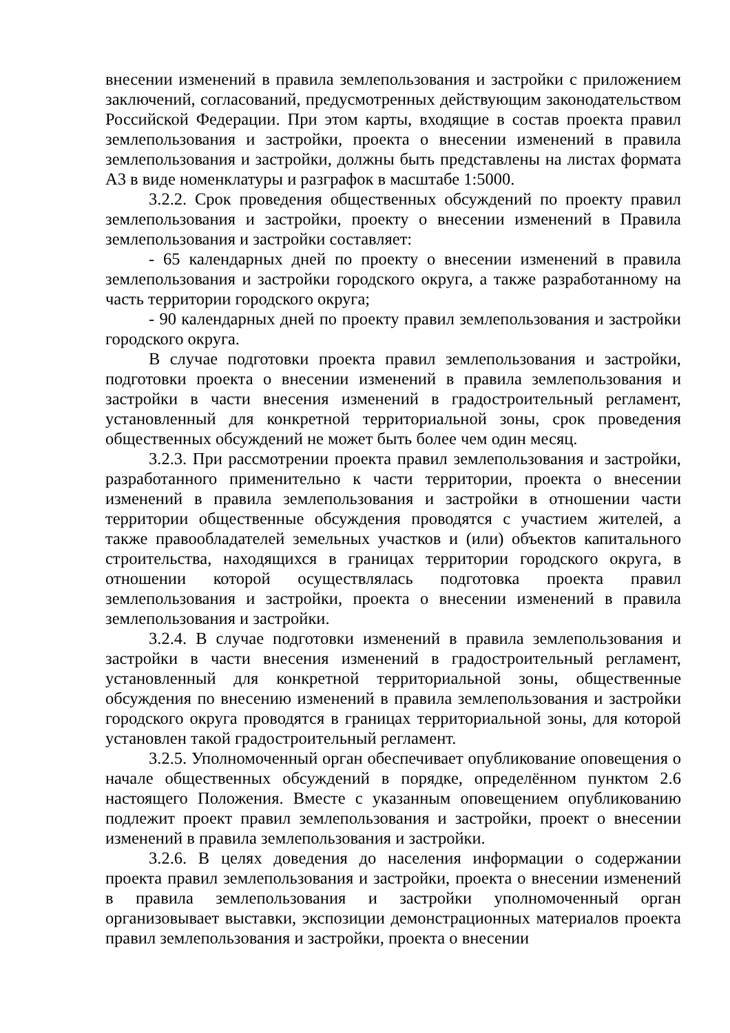внесении изменений в правила землепользования и застройки с приложением заключений, согласований, предусмотренных действующим законодательством Российской Федерации. При этом карты, входящие в состав проекта правил землепользования и застройки, проекта о внесении изменений в правила землепользования и застройки, должны быть представлены на листах формата А3 в виде номенклатуры и разграфок в масштабе 1:5000.
3.2.2. Срок проведения общественных обсуждений по проекту правил землепользования и застройки, проекту о внесении изменений в Правила землепользования и застройки составляет:
- 65 календарных дней по проекту о внесении изменений в правила землепользования и застройки городского округа, а также разработанному на часть территории городского округа;
- 90 календарных дней по проекту правил землепользования и застройки городского округа.
В случае подготовки проекта правил землепользования и застройки, подготовки проекта о внесении изменений в правила землепользования и застройки в части внесения изменений в градостроительный регламент, установленный для конкретной территориальной зоны, срок проведения общественных обсуждений не может быть более чем один месяц.
3.2.3. При рассмотрении проекта правил землепользования и застройки, разработанного применительно к части территории, проекта о внесении изменений в правила землепользования и застройки в отношении части территории общественные обсуждения проводятся с участием жителей, а также правообладателей земельных участков и (или) объектов капитального строительства, находящихся в границах территории городского округа, в отношении которой осуществлялась подготовка проекта правил землепользования и застройки, проекта о внесении изменений в правила землепользования и застройки.
3.2.4. В случае подготовки изменений в правила землепользования и застройки в части внесения изменений в градостроительный регламент, установленный для конкретной территориальной зоны, общественные обсуждения по внесению изменений в правила землепользования и застройки городского округа проводятся в границах территориальной зоны, для которой установлен такой градостроительный регламент.
3.2.5. Уполномоченный орган обеспечивает опубликование оповещения о начале общественных обсуждений в порядке, определённом пунктом 2.6 настоящего Положения. Вместе с указанным оповещением опубликованию подлежит проект правил землепользования и застройки, проект о внесении изменений в правила землепользования и застройки.
3.2.6. В целях доведения до населения информации о содержании проекта правил землепользования и застройки, проекта о внесении изменений в правила землепользования и застройки уполномоченный орган организовывает выставки, экспозиции демонстрационных материалов проекта правил землепользования и застройки, проекта о внесении